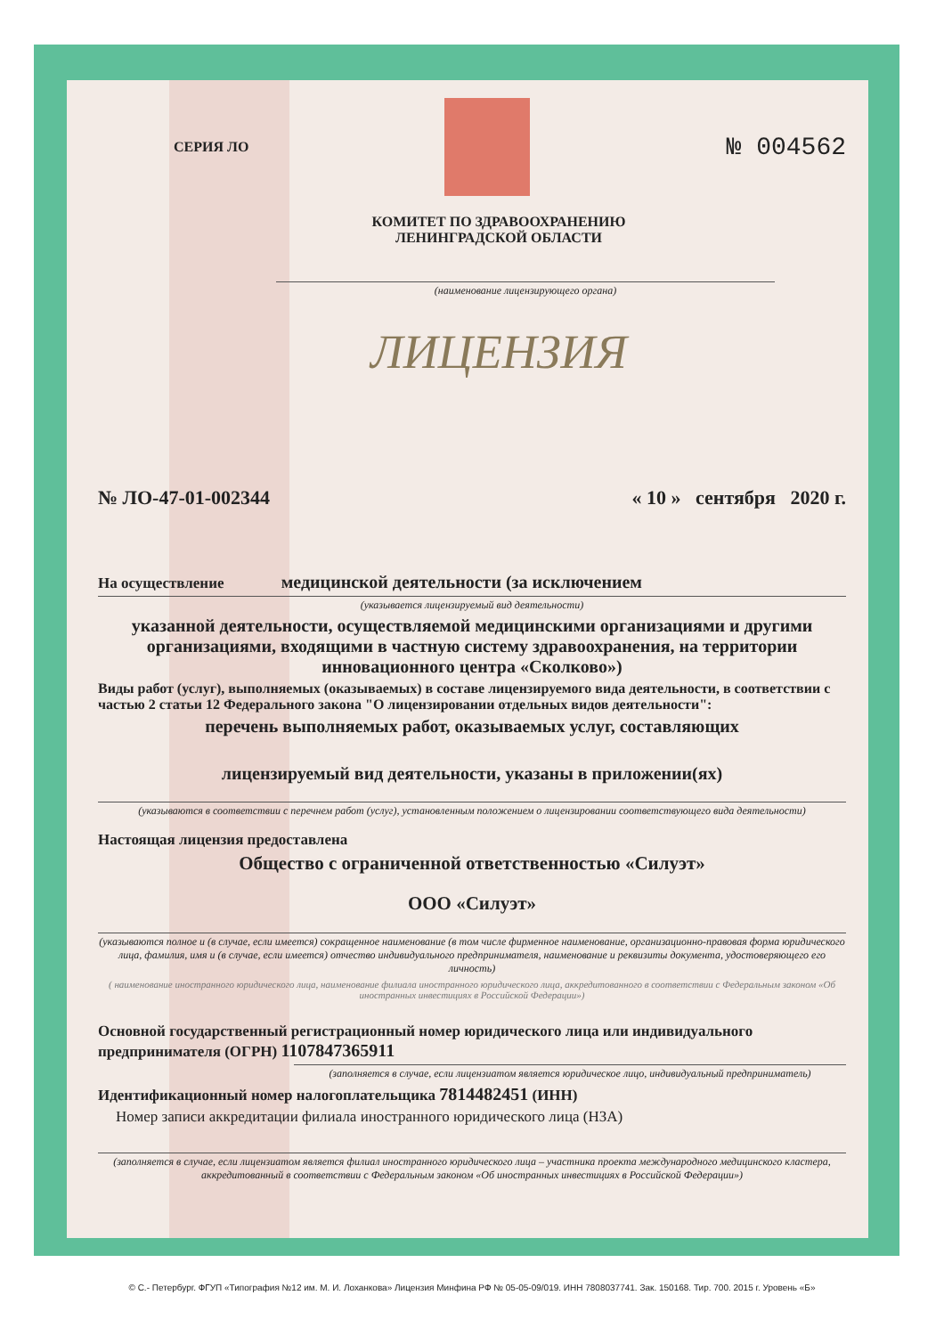СЕРИЯ ЛО
№ 004562
КОМИТЕТ ПО ЗДРАВООХРАНЕНИЮ
ЛЕНИНГРАДСКОЙ ОБЛАСТИ
(наименование лицензирующего органа)
ЛИЦЕНЗИЯ
№ ЛО-47-01-002344 « 10 » сентября 2020 г.
На осуществление медицинской деятельности (за исключением
(указывается лицензируемый вид деятельности)
указанной деятельности, осуществляемой медицинскими организациями и другими организациями, входящими в частную систему здравоохранения, на территории инновационного центра «Сколково»)
Виды работ (услуг), выполняемых (оказываемых) в составе лицензируемого вида деятельности, в соответствии с частью 2 статьи 12 Федерального закона "О лицензировании отдельных видов деятельности":
перечень выполняемых работ, оказываемых услуг, составляющих
лицензируемый вид деятельности, указаны в приложении(ях)
(указываются в соответствии с перечнем работ (услуг), установленным положением о лицензировании соответствующего вида деятельности)
Настоящая лицензия предоставлена
Общество с ограниченной ответственностью «Силуэт»
ООО «Силуэт»
(указываются полное и (в случае, если имеется) сокращенное наименование (в том числе фирменное наименование, организационно-правовая форма юридического лица, фамилия, имя и (в случае, если имеется) отчество индивидуального предпринимателя, наименование и реквизиты документа, удостоверяющего его личность)
( наименование иностранного юридического лица, наименование филиала иностранного юридического лица, аккредитованного в соответствии с Федеральным законом «Об иностранных инвестициях в Российской Федерации»)
Основной государственный регистрационный номер юридического лица или индивидуального предпринимателя (ОГРН) 1107847365911
(заполняется в случае, если лицензиатом является юридическое лицо, индивидуальный предприниматель)
Идентификационный номер налогоплательщика 7814482451 (ИНН)
Номер записи аккредитации филиала иностранного юридического лица (НЗА)
(заполняется в случае, если лицензиатом является филиал иностранного юридического лица – участника проекта международного медицинского кластера, аккредитованный в соответствии с Федеральным законом «Об иностранных инвестициях в Российской Федерации»)
© С.- Петербург. ФГУП «Типография №12 им. М. И. Лоханкова» Лицензия Минфина РФ № 05-05-09/019. ИНН 7808037741. Зак. 150168. Тир. 700. 2015 г. Уровень «Б»